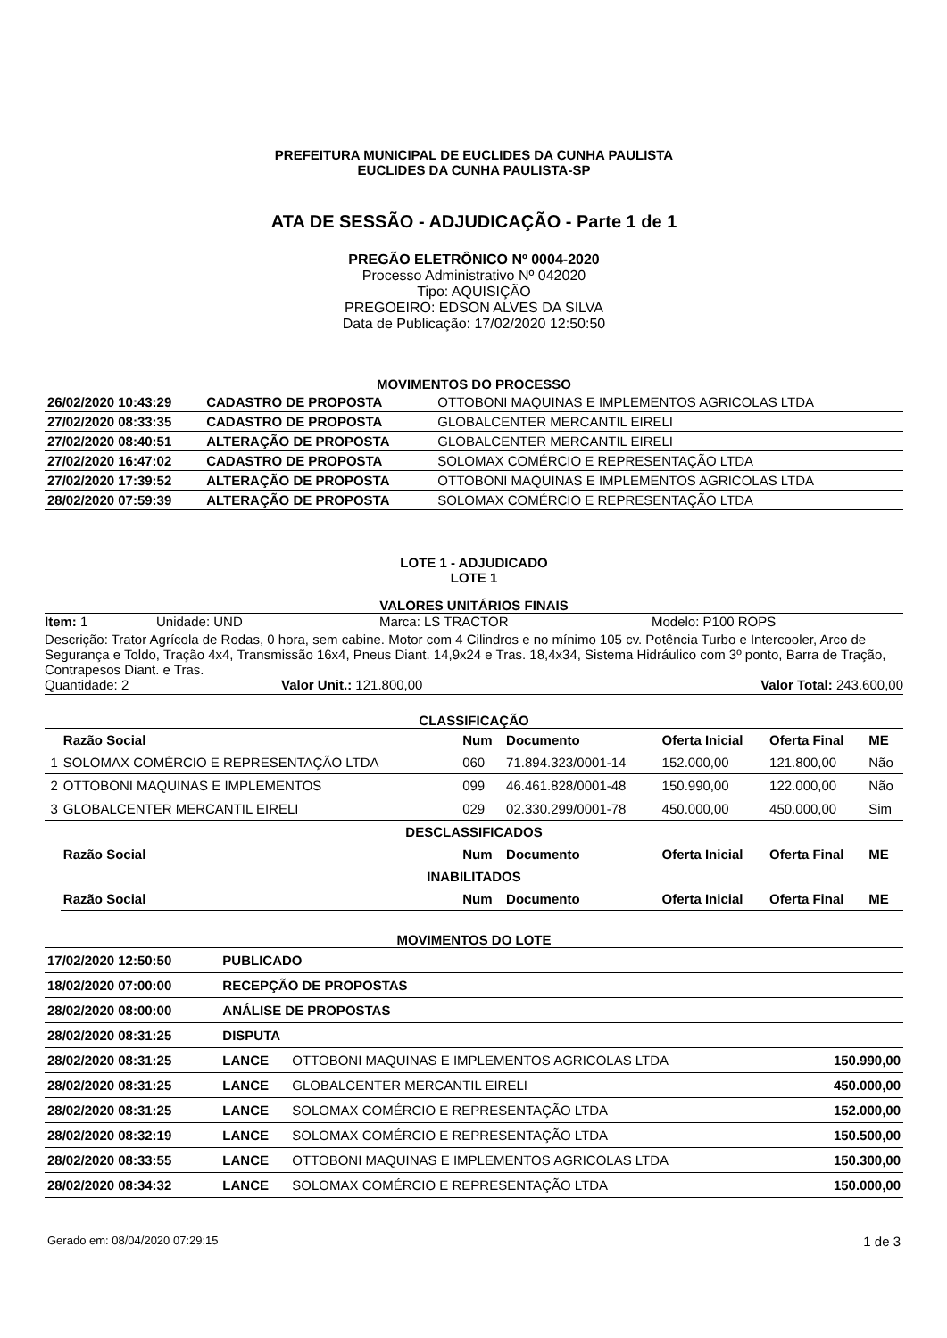PREFEITURA MUNICIPAL DE EUCLIDES DA CUNHA PAULISTA
EUCLIDES DA CUNHA PAULISTA-SP
ATA DE SESSÃO - ADJUDICAÇÃO - Parte 1 de 1
PREGÃO ELETRÔNICO Nº 0004-2020
Processo Administrativo Nº 042020
Tipo: AQUISIÇÃO
PREGOEIRO: EDSON ALVES DA SILVA
Data de Publicação: 17/02/2020 12:50:50
MOVIMENTOS DO PROCESSO
| 26/02/2020 10:43:29 | CADASTRO DE PROPOSTA | OTTOBONI MAQUINAS E IMPLEMENTOS AGRICOLAS LTDA |
| 27/02/2020 08:33:35 | CADASTRO DE PROPOSTA | GLOBALCENTER MERCANTIL EIRELI |
| 27/02/2020 08:40:51 | ALTERAÇÃO DE PROPOSTA | GLOBALCENTER MERCANTIL EIRELI |
| 27/02/2020 16:47:02 | CADASTRO DE PROPOSTA | SOLOMAX COMÉRCIO E REPRESENTAÇÃO LTDA |
| 27/02/2020 17:39:52 | ALTERAÇÃO DE PROPOSTA | OTTOBONI MAQUINAS E IMPLEMENTOS AGRICOLAS LTDA |
| 28/02/2020 07:59:39 | ALTERAÇÃO DE PROPOSTA | SOLOMAX COMÉRCIO E REPRESENTAÇÃO LTDA |
LOTE 1 - ADJUDICADO
LOTE 1
VALORES UNITÁRIOS FINAIS
Item: 1 Unidade: UND Marca: LS TRACTOR Modelo: P100 ROPS
Descrição: Trator Agrícola de Rodas, 0 hora, sem cabine. Motor com 4 Cilindros e no mínimo 105 cv. Potência Turbo e Intercooler, Arco de Segurança e Toldo, Tração 4x4, Transmissão 16x4, Pneus Diant. 14,9x24 e Tras. 18,4x34, Sistema Hidráulico com 3º ponto, Barra de Tração, Contrapesos Diant. e Tras.
Quantidade: 2 Valor Unit.: 121.800,00 Valor Total: 243.600,00
CLASSIFICAÇÃO
| | Razão Social | Num | Documento | Oferta Inicial | Oferta Final | ME |
| --- | --- | --- | --- | --- | --- | --- |
| 1 | SOLOMAX COMÉRCIO E REPRESENTAÇÃO LTDA | 060 | 71.894.323/0001-14 | 152.000,00 | 121.800,00 | Não |
| 2 | OTTOBONI MAQUINAS E IMPLEMENTOS | 099 | 46.461.828/0001-48 | 150.990,00 | 122.000,00 | Não |
| 3 | GLOBALCENTER MERCANTIL EIRELI | 029 | 02.330.299/0001-78 | 450.000,00 | 450.000,00 | Sim |
| DESCLASSIFICADOS | | | | | | |
| | Razão Social | Num | Documento | Oferta Inicial | Oferta Final | ME |
| INABILITADOS | | | | | | |
| | Razão Social | Num | Documento | Oferta Inicial | Oferta Final | ME |
MOVIMENTOS DO LOTE
| 17/02/2020 12:50:50 | PUBLICADO | | |
| 18/02/2020 07:00:00 | RECEPÇÃO DE PROPOSTAS | | |
| 28/02/2020 08:00:00 | ANÁLISE DE PROPOSTAS | | |
| 28/02/2020 08:31:25 | DISPUTA | | |
| 28/02/2020 08:31:25 | LANCE | OTTOBONI MAQUINAS E IMPLEMENTOS AGRICOLAS LTDA | 150.990,00 |
| 28/02/2020 08:31:25 | LANCE | GLOBALCENTER MERCANTIL EIRELI | 450.000,00 |
| 28/02/2020 08:31:25 | LANCE | SOLOMAX COMÉRCIO E REPRESENTAÇÃO LTDA | 152.000,00 |
| 28/02/2020 08:32:19 | LANCE | SOLOMAX COMÉRCIO E REPRESENTAÇÃO LTDA | 150.500,00 |
| 28/02/2020 08:33:55 | LANCE | OTTOBONI MAQUINAS E IMPLEMENTOS AGRICOLAS LTDA | 150.300,00 |
| 28/02/2020 08:34:32 | LANCE | SOLOMAX COMÉRCIO E REPRESENTAÇÃO LTDA | 150.000,00 |
Gerado em: 08/04/2020 07:29:15 1 de 3